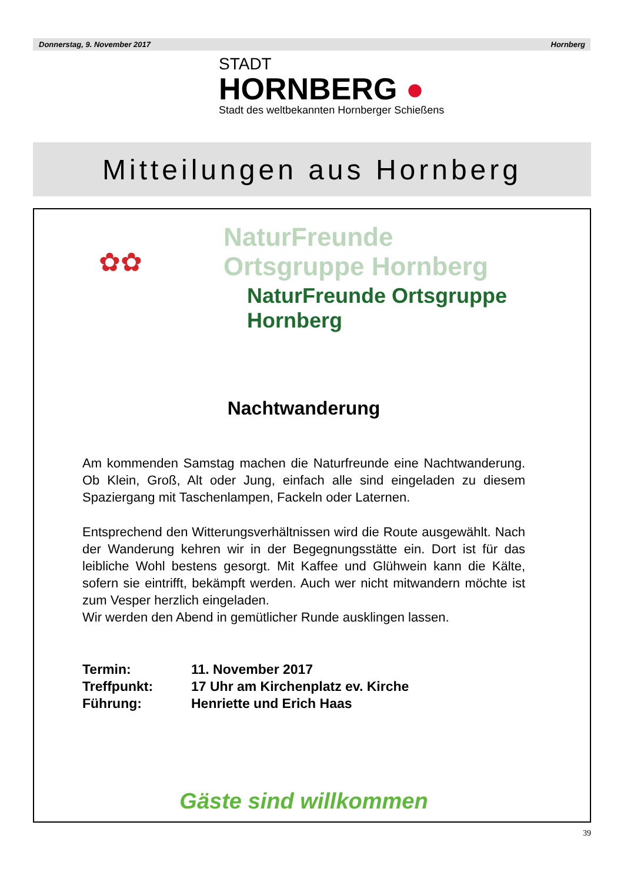Donnerstag, 9. November 2017 Hornberg
STADT
HORNBERG ●
Stadt des weltbekannten Hornberger Schießens
Mitteilungen aus Hornberg
✿✿
NaturFreunde Ortsgruppe Hornberg
NaturFreunde Ortsgruppe Hornberg
Nachtwanderung
Am kommenden Samstag machen die Naturfreunde eine Nachtwanderung. Ob Klein, Groß, Alt oder Jung, einfach alle sind eingeladen zu diesem Spaziergang mit Taschenlampen, Fackeln oder Laternen.
Entsprechend den Witterungsverhältnissen wird die Route ausgewählt. Nach der Wanderung kehren wir in der Begegnungsstätte ein. Dort ist für das leibliche Wohl bestens gesorgt. Mit Kaffee und Glühwein kann die Kälte, sofern sie eintrifft, bekämpft werden. Auch wer nicht mitwandern möchte ist zum Vesper herzlich eingeladen.
Wir werden den Abend in gemütlicher Runde ausklingen lassen.
Termin:
11. November 2017
Treffpunkt:
17 Uhr am Kirchenplatz ev. Kirche
Führung:
Henriette und Erich Haas
Gäste sind willkommen
39